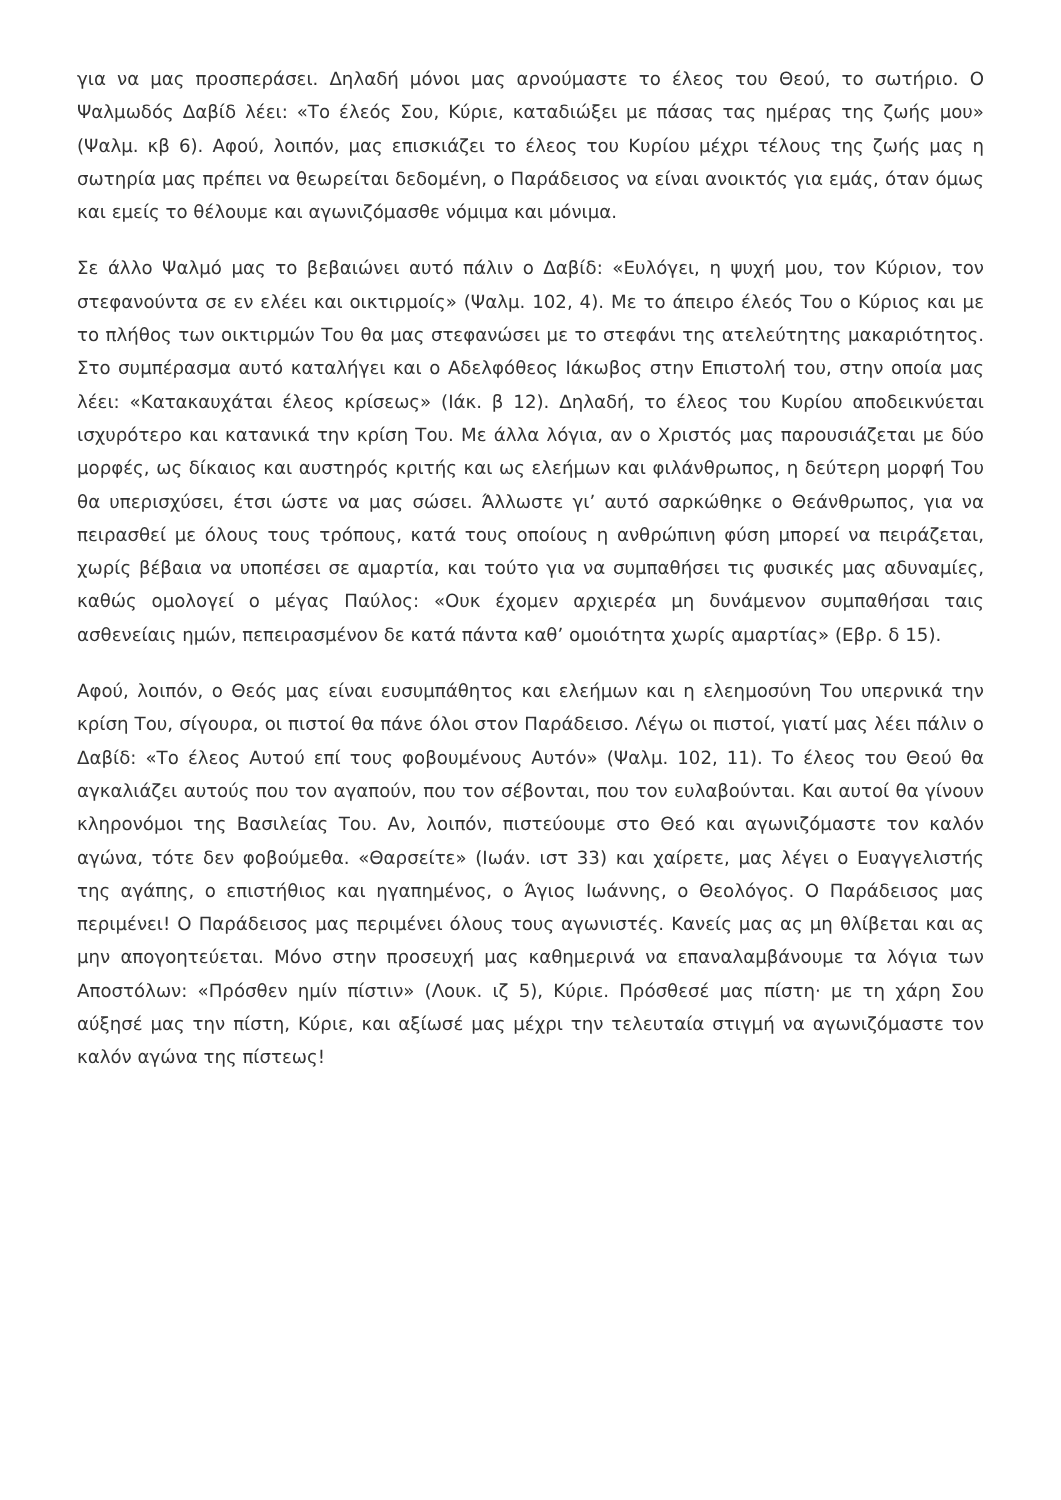για να μας προσπεράσει. Δηλαδή μόνοι μας αρνούμαστε το έλεος του Θεού, το σωτήριο. Ο Ψαλμωδός Δαβίδ λέει: «Το έλεός Σου, Κύριε, καταδιώξει με πάσας τας ημέρας της ζωής μου» (Ψαλμ. κβ 6). Αφού, λοιπόν, μας επισκιάζει το έλεος του Κυρίου μέχρι τέλους της ζωής μας η σωτηρία μας πρέπει να θεωρείται δεδομένη, ο Παράδεισος να είναι ανοικτός για εμάς, όταν όμως και εμείς το θέλουμε και αγωνιζόμασθε νόμιμα και μόνιμα.
Σε άλλο Ψαλμό μας το βεβαιώνει αυτό πάλιν ο Δαβίδ: «Ευλόγει, η ψυχή μου, τον Κύριον, τον στεφανούντα σε εν ελέει και οικτιρμοίς» (Ψαλμ. 102, 4). Με το άπειρο έλεός Του ο Κύριος και με το πλήθος των οικτιρμών Του θα μας στεφανώσει με το στεφάνι της ατελεύτητης μακαριότητος. Στο συμπέρασμα αυτό καταλήγει και ο Αδελφόθεος Ιάκωβος στην Επιστολή του, στην οποία μας λέει: «Κατακαυχάται έλεος κρίσεως» (Ιάκ. β 12). Δηλαδή, το έλεος του Κυρίου αποδεικνύεται ισχυρότερο και κατανικά την κρίση Του. Με άλλα λόγια, αν ο Χριστός μας παρουσιάζεται με δύο μορφές, ως δίκαιος και αυστηρός κριτής και ως ελεήμων και φιλάνθρωπος, η δεύτερη μορφή Του θα υπερισχύσει, έτσι ώστε να μας σώσει. Άλλωστε γι’ αυτό σαρκώθηκε ο Θεάνθρωπος, για να πειρασθεί με όλους τους τρόπους, κατά τους οποίους η ανθρώπινη φύση μπορεί να πειράζεται, χωρίς βέβαια να υποπέσει σε αμαρτία, και τούτο για να συμπαθήσει τις φυσικές μας αδυναμίες, καθώς ομολογεί ο μέγας Παύλος: «Ουκ έχομεν αρχιερέα μη δυνάμενον συμπαθήσαι ταις ασθενείαις ημών, πεπειρασμένον δε κατά πάντα καθ’ ομοιότητα χωρίς αμαρτίας» (Εβρ. δ 15).
Αφού, λοιπόν, ο Θεός μας είναι ευσυμπάθητος και ελεήμων και η ελεημοσύνη Του υπερνικά την κρίση Του, σίγουρα, οι πιστοί θα πάνε όλοι στον Παράδεισο. Λέγω οι πιστοί, γιατί μας λέει πάλιν ο Δαβίδ: «Το έλεος Αυτού επί τους φοβουμένους Αυτόν» (Ψαλμ. 102, 11). Το έλεος του Θεού θα αγκαλιάζει αυτούς που τον αγαπούν, που τον σέβονται, που τον ευλαβούνται. Και αυτοί θα γίνουν κληρονόμοι της Βασιλείας Του. Αν, λοιπόν, πιστεύουμε στο Θεό και αγωνιζόμαστε τον καλόν αγώνα, τότε δεν φοβούμεθα. «Θαρσείτε» (Ιωάν. ιστ 33) και χαίρετε, μας λέγει ο Ευαγγελιστής της αγάπης, ο επιστήθιος και ηγαπημένος, ο Άγιος Ιωάννης, ο Θεολόγος. Ο Παράδεισος μας περιμένει! Ο Παράδεισος μας περιμένει όλους τους αγωνιστές. Κανείς μας ας μη θλίβεται και ας μην απογοητεύεται. Μόνο στην προσευχή μας καθημερινά να επαναλαμβάνουμε τα λόγια των Αποστόλων: «Πρόσθεν ημίν πίστιν» (Λουκ. ιζ 5), Κύριε. Πρόσθεσέ μας πίστη· με τη χάρη Σου αύξησέ μας την πίστη, Κύριε, και αξίωσέ μας μέχρι την τελευταία στιγμή να αγωνιζόμαστε τον καλόν αγώνα της πίστεως!